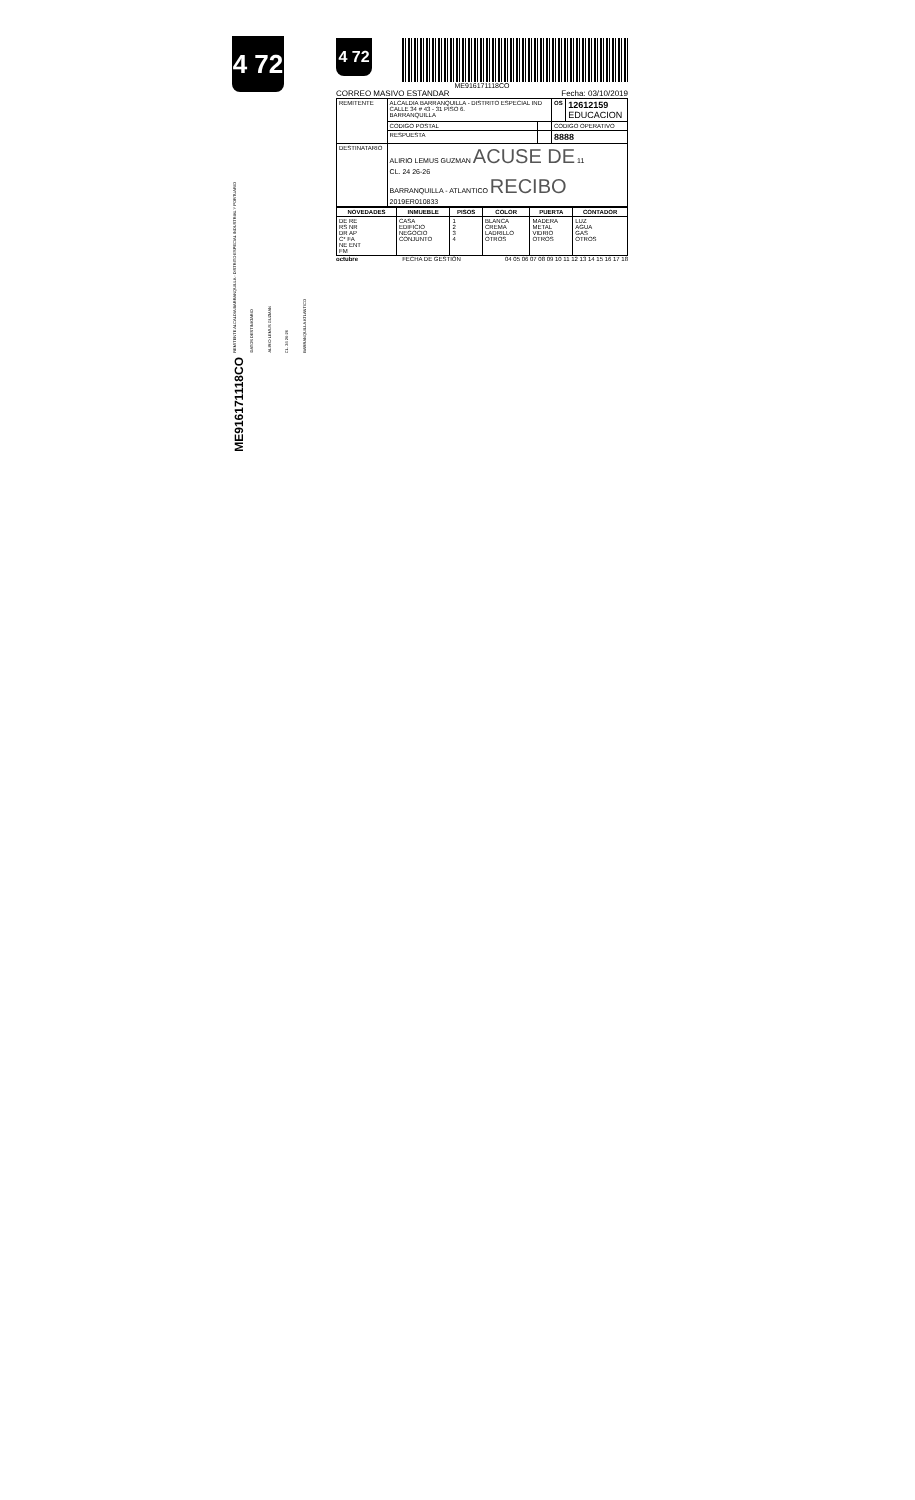4 72
REMITENTE ALCALDIA BARRANQUILLA - DISTRITO ESPECIAL INDUSTRIAL Y PORTUARIO DATOS DESTINATARIO ALIRIO LEMUS GUZMAN CL. 24 26-26 BARRANQUILLA ATLANTICO ME916171118CO
4 72
ME916171118CO
CORREO MASIVO ESTANDAR Fecha: 03/10/2019
| REMITENTE | ALCALDIA BARRANQUILLA - DISTRITO ESPECIAL IND CALLE 34 # 43 - 31 PISO 6. BARRANQUILLA | | OS | 12612159 EDUCACION |
| | CODIGO POSTAL | | CODIGO OPERATIVO | |
| | RESPUESTA | | 8888 | |
| DESTINATARIO | ALIRIO LEMUS GUZMAN ACUSE DE 11 CL. 24 26-26 BARRANQUILLA - ATLANTICO RECIBO 2019ER010833 | | | |
| NOVEDADES | INMUEBLE | PISOS | COLOR | PUERTA | CONTADOR |
| --- | --- | --- | --- | --- | --- |
| DE RE RS NR DR AP C* FA NE ENT FM | CASA EDIFICIO NEGOCIO CONJUNTO | 1 2 3 4 | BLANCA CREMA LADRILLO OTROS | MADERA METAL VIDRIO OTROS | LUZ AGUA GAS OTROS |
octubre FECHA DE GESTIÓN 04 05 06 07 08 09 10 11 12 13 14 15 16 17 18